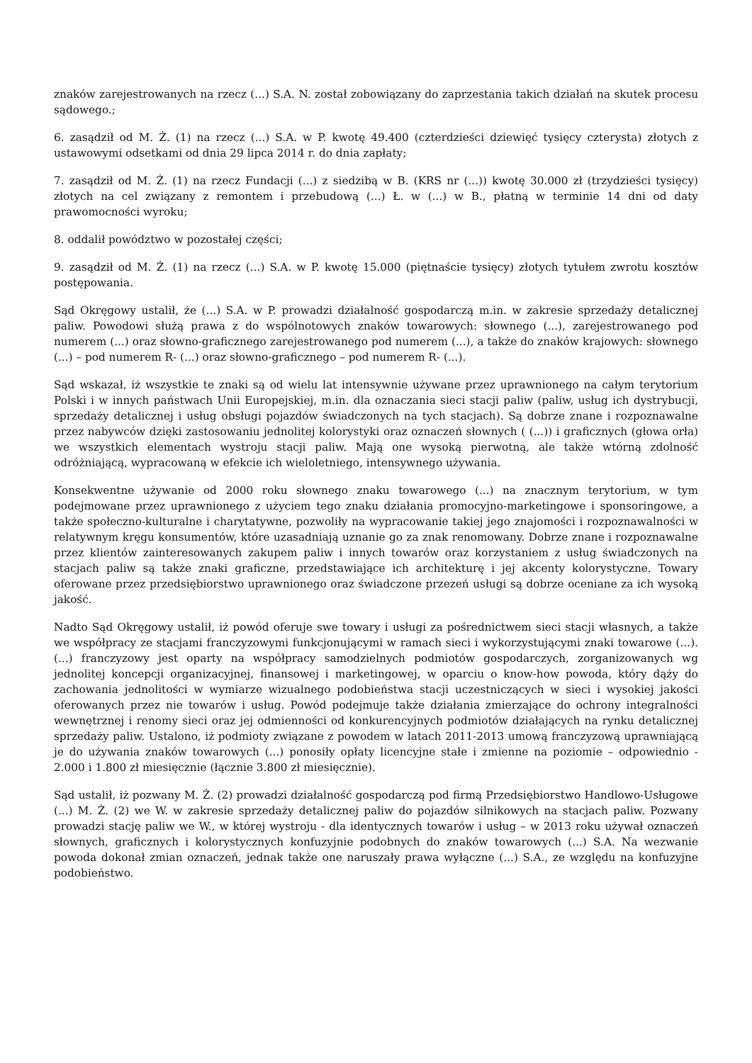znaków zarejestrowanych na rzecz (...) S.A. N. został zobowiązany do zaprzestania takich działań na skutek procesu sądowego.;
6. zasądził od M. Ż. (1) na rzecz (...) S.A. w P. kwotę 49.400 (czterdzieści dziewięć tysięcy czterysta) złotych z ustawowymi odsetkami od dnia 29 lipca 2014 r. do dnia zapłaty;
7. zasądził od M. Ż. (1) na rzecz Fundacji (...) z siedzibą w B. (KRS nr (...)) kwotę 30.000 zł (trzydzieści tysięcy) złotych na cel związany z remontem i przebudową (...) Ł. w (...) w B., płatną w terminie 14 dni od daty prawomocności wyroku;
8. oddalił powództwo w pozostałej części;
9. zasądził od M. Ż. (1) na rzecz (...) S.A. w P. kwotę 15.000 (piętnaście tysięcy) złotych tytułem zwrotu kosztów postępowania.
Sąd Okręgowy ustalił, że (...) S.A. w P. prowadzi działalność gospodarczą m.in. w zakresie sprzedaży detalicznej paliw. Powodowi służą prawa z do wspólnotowych znaków towarowych: słownego (...), zarejestrowanego pod numerem (...) oraz słowno-graficznego zarejestrowanego pod numerem (...), a także do znaków krajowych: słownego (...) – pod numerem R- (...) oraz słowno-graficznego – pod numerem R- (...).
Sąd wskazał, iż wszystkie te znaki są od wielu lat intensywnie używane przez uprawnionego na całym terytorium Polski i w innych państwach Unii Europejskiej, m.in. dla oznaczania sieci stacji paliw (paliw, usług ich dystrybucji, sprzedaży detalicznej i usług obsługi pojazdów świadczonych na tych stacjach). Są dobrze znane i rozpoznawalne przez nabywców dzięki zastosowaniu jednolitej kolorystyki oraz oznaczeń słownych ( (...)) i graficznych (głowa orła) we wszystkich elementach wystroju stacji paliw. Mają one wysoką pierwotną, ale także wtórną zdolność odróżniającą, wypracowaną w efekcie ich wieloletniego, intensywnego używania.
Konsekwentne używanie od 2000 roku słownego znaku towarowego (...) na znacznym terytorium, w tym podejmowane przez uprawnionego z użyciem tego znaku działania promocyjno-marketingowe i sponsoringowe, a także społeczno-kulturalne i charytatywne, pozwoliły na wypracowanie takiej jego znajomości i rozpoznawalności w relatywnym kręgu konsumentów, które uzasadniają uznanie go za znak renomowany. Dobrze znane i rozpoznawalne przez klientów zainteresowanych zakupem paliw i innych towarów oraz korzystaniem z usług świadczonych na stacjach paliw są także znaki graficzne, przedstawiające ich architekturę i jej akcenty kolorystyczne. Towary oferowane przez przedsiębiorstwo uprawnionego oraz świadczone przezeń usługi są dobrze oceniane za ich wysoką jakość.
Nadto Sąd Okręgowy ustalił, iż powód oferuje swe towary i usługi za pośrednictwem sieci stacji własnych, a także we współpracy ze stacjami franczyzowymi funkcjonującymi w ramach sieci i wykorzystującymi znaki towarowe (...). (...) franczyzowy jest oparty na współpracy samodzielnych podmiotów gospodarczych, zorganizowanych wg jednolitej koncepcji organizacyjnej, finansowej i marketingowej, w oparciu o know-how powoda, który dąży do zachowania jednolitości w wymiarze wizualnego podobieństwa stacji uczestniczących w sieci i wysokiej jakości oferowanych przez nie towarów i usług. Powód podejmuje także działania zmierzające do ochrony integralności wewnętrznej i renomy sieci oraz jej odmienności od konkurencyjnych podmiotów działających na rynku detalicznej sprzedaży paliw. Ustalono, iż podmioty związane z powodem w latach 2011-2013 umową franczyzową uprawniającą je do używania znaków towarowych (...) ponosiły opłaty licencyjne stałe i zmienne na poziomie – odpowiednio - 2.000 i 1.800 zł miesięcznie (łącznie 3.800 zł miesięcznie).
Sąd ustalił, iż pozwany M. Ż. (2) prowadzi działalność gospodarczą pod firmą Przedsiębiorstwo Handlowo-Usługowe (...) M. Ż. (2) we W. w zakresie sprzedaży detalicznej paliw do pojazdów silnikowych na stacjach paliw. Pozwany prowadzi stację paliw we W., w której wystroju - dla identycznych towarów i usług – w 2013 roku używał oznaczeń słownych, graficznych i kolorystycznych konfuzyjnie podobnych do znaków towarowych (...) S.A. Na wezwanie powoda dokonał zmian oznaczeń, jednak także one naruszały prawa wyłączne (...) S.A., ze względu na konfuzyjne podobieństwo.